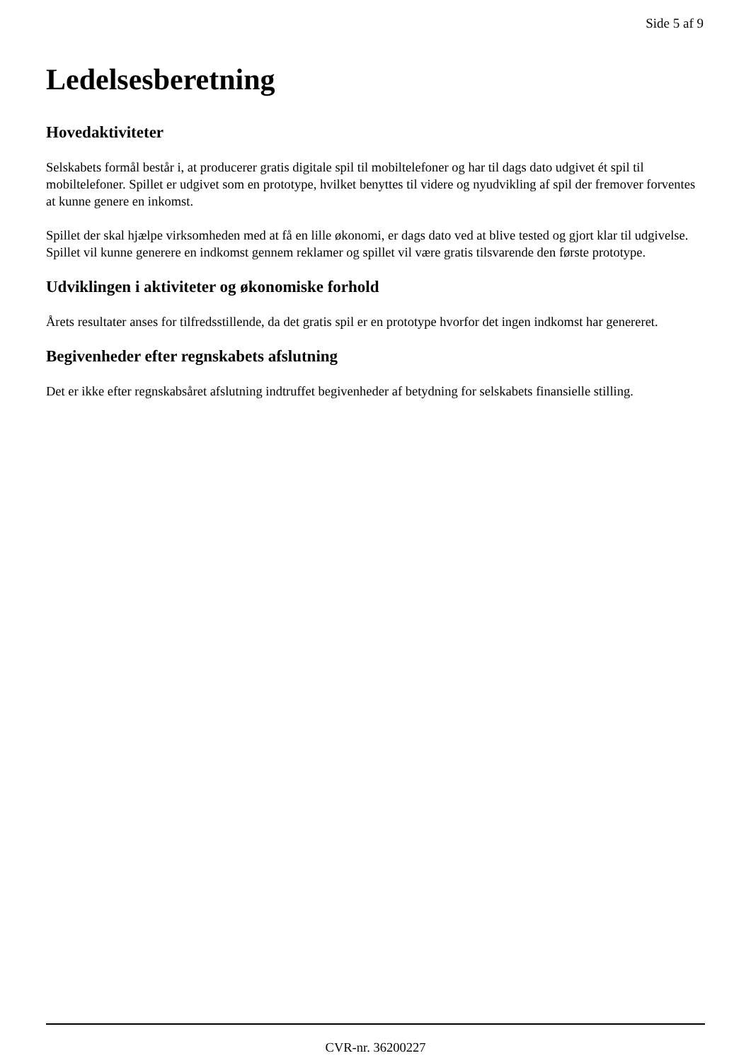Side 5 af 9
Ledelsesberetning
Hovedaktiviteter
Selskabets formål består i, at producerer gratis digitale spil til mobiltelefoner og har til dags dato udgivet ét spil til mobiltelefoner. Spillet er udgivet som en prototype, hvilket benyttes til videre og nyudvikling af spil der fremover forventes at kunne genere en inkomst.
Spillet der skal hjælpe virksomheden med at få en lille økonomi, er dags dato ved at blive tested og gjort klar til udgivelse. Spillet vil kunne generere en indkomst gennem reklamer og spillet vil være gratis tilsvarende den første prototype.
Udviklingen i aktiviteter og økonomiske forhold
Årets resultater anses for tilfredsstillende, da det gratis spil er en prototype hvorfor det ingen indkomst har genereret.
Begivenheder efter regnskabets afslutning
Det er ikke efter regnskabsåret afslutning indtruffet begivenheder af betydning for selskabets finansielle stilling.
CVR-nr. 36200227